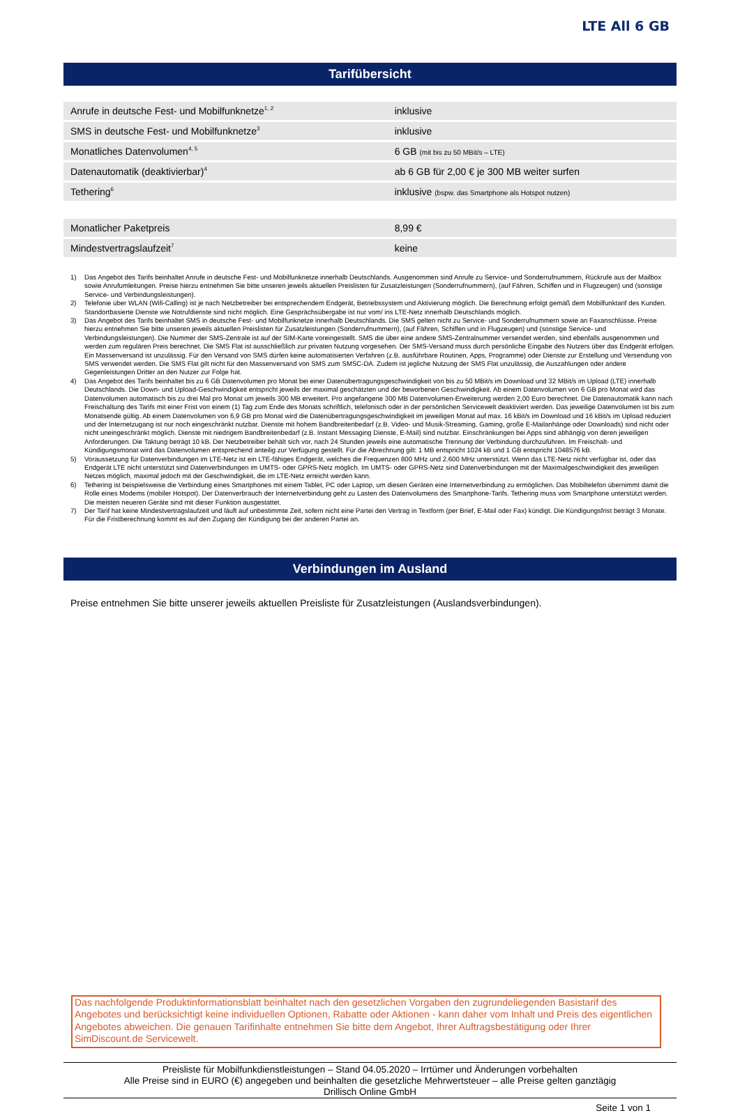LTE All 6 GB
Tarifübersicht
| Anrufe in deutsche Fest- und Mobilfunknetze<sup>1, 2</sup> | inklusive |
| SMS in deutsche Fest- und Mobilfunknetze<sup>3</sup> | inklusive |
| Monatliches Datenvolumen<sup>4, 5</sup> | 6 GB (mit bis zu 50 MBit/s – LTE) |
| Datenautomatik (deaktivierbar)<sup>4</sup> | ab 6 GB für 2,00 € je 300 MB weiter surfen |
| Tethering<sup>6</sup> | inklusive (bspw. das Smartphone als Hotspot nutzen) |
| Monatlicher Paketpreis | 8,99 € |
| Mindestvertragslaufzeit<sup>7</sup> | keine |
1) Das Angebot des Tarifs beinhaltet Anrufe in deutsche Fest- und Mobilfunknetze innerhalb Deutschlands. Ausgenommen sind Anrufe zu Service- und Sonderrufnummern, Rückrufe aus der Mailbox sowie Anrufumleitungen. Preise hierzu entnehmen Sie bitte unseren jeweils aktuellen Preislisten für Zusatzleistungen (Sonderrufnummern), (auf Fähren, Schiffen und in Flugzeugen) und (sonstige Service- und Verbindungsleistungen).
2) Telefonie über WLAN (Wifi-Calling) ist je nach Netzbetreiber bei entsprechendem Endgerät, Betriebssystem und Aktivierung möglich. Die Berechnung erfolgt gemäß dem Mobilfunktarif des Kunden. Standortbasierte Dienste wie Notrufdienste sind nicht möglich. Eine Gesprächsübergabe ist nur vom/ ins LTE-Netz innerhalb Deutschlands möglich.
3) Das Angebot des Tarifs beinhaltet SMS in deutsche Fest- und Mobilfunknetze innerhalb Deutschlands. Die SMS gelten nicht zu Service- und Sonderrufnummern sowie an Faxanschlüsse. Preise hierzu entnehmen Sie bitte unseren jeweils aktuellen Preislisten für Zusatzleistungen (Sonderrufnummern), (auf Fähren, Schiffen und in Flugzeugen) und (sonstige Service- und Verbindungsleistungen). Die Nummer der SMS-Zentrale ist auf der SIM-Karte voreingestellt. SMS die über eine andere SMS-Zentralnummer versendet werden, sind ebenfalls ausgenommen und werden zum regulären Preis berechnet. Die SMS Flat ist ausschließlich zur privaten Nutzung vorgesehen. Der SMS-Versand muss durch persönliche Eingabe des Nutzers über das Endgerät erfolgen. Ein Massenversand ist unzulässig. Für den Versand von SMS dürfen keine automatisierten Verfahren (z.B. ausführbare Routinen, Apps, Programme) oder Dienste zur Erstellung und Versendung von SMS verwendet werden. Die SMS Flat gilt nicht für den Massenversand von SMS zum SMSC-DA. Zudem ist jegliche Nutzung der SMS Flat unzulässig, die Auszahlungen oder andere Gegenleistungen Dritter an den Nutzer zur Folge hat.
4) Das Angebot des Tarifs beinhaltet bis zu 6 GB Datenvolumen pro Monat bei einer Datenübertragungsgeschwindigkeit von bis zu 50 MBit/s im Download und 32 MBit/s im Upload (LTE) innerhalb Deutschlands. Die Down- und Upload-Geschwindigkeit entspricht jeweils der maximal geschätzten und der beworbenen Geschwindigkeit. Ab einem Datenvolumen von 6 GB pro Monat wird das Datenvolumen automatisch bis zu drei Mal pro Monat um jeweils 300 MB erweitert. Pro angefangene 300 MB Datenvolumen-Erweiterung werden 2,00 Euro berechnet. Die Datenautomatik kann nach Freischaltung des Tarifs mit einer Frist von einem (1) Tag zum Ende des Monats schriftlich, telefonisch oder in der persönlichen Servicewelt deaktiviert werden. Das jeweilige Datenvolumen ist bis zum Monatsende gültig. Ab einem Datenvolumen von 6,9 GB pro Monat wird die Datenübertragungsgeschwindigkeit im jeweiligen Monat auf max. 16 kBit/s im Download und 16 kBit/s im Upload reduziert und der Internetzugang ist nur noch eingeschränkt nutzbar. Dienste mit hohem Bandbreitenbedarf (z.B. Video- und Musik-Streaming, Gaming, große E-Mailanhänge oder Downloads) sind nicht oder nicht uneingeschränkt möglich. Dienste mit niedrigem Bandbreitenbedarf (z.B. Instant Messaging Dienste, E-Mail) sind nutzbar. Einschränkungen bei Apps sind abhängig von deren jeweiligen Anforderungen. Die Taktung beträgt 10 kB. Der Netzbetreiber behält sich vor, nach 24 Stunden jeweils eine automatische Trennung der Verbindung durchzuführen. Im Freischalt- und Kündigungsmonat wird das Datenvolumen entsprechend anteilig zur Verfügung gestellt. Für die Abrechnung gilt: 1 MB entspricht 1024 kB und 1 GB entspricht 1048576 kB.
5) Voraussetzung für Datenverbindungen im LTE-Netz ist ein LTE-fähiges Endgerät, welches die Frequenzen 800 MHz und 2.600 MHz unterstützt. Wenn das LTE-Netz nicht verfügbar ist, oder das Endgerät LTE nicht unterstützt sind Datenverbindungen im UMTS- oder GPRS-Netz möglich. Im UMTS- oder GPRS-Netz sind Datenverbindungen mit der Maximalgeschwindigkeit des jeweiligen Netzes möglich, maximal jedoch mit der Geschwindigkeit, die im LTE-Netz erreicht werden kann.
6) Tethering ist beispielsweise die Verbindung eines Smartphones mit einem Tablet, PC oder Laptop, um diesen Geräten eine Internetverbindung zu ermöglichen. Das Mobiltelefon übernimmt damit die Rolle eines Modems (mobiler Hotspot). Der Datenverbrauch der Internetverbindung geht zu Lasten des Datenvolumens des Smartphone-Tarifs. Tethering muss vom Smartphone unterstützt werden. Die meisten neueren Geräte sind mit dieser Funktion ausgestattet.
7) Der Tarif hat keine Mindestvertragslaufzeit und läuft auf unbestimmte Zeit, sofern nicht eine Partei den Vertrag in Textform (per Brief, E-Mail oder Fax) kündigt. Die Kündigungsfrist beträgt 3 Monate. Für die Fristberechnung kommt es auf den Zugang der Kündigung bei der anderen Partei an.
Verbindungen im Ausland
Preise entnehmen Sie bitte unserer jeweils aktuellen Preisliste für Zusatzleistungen (Auslandsverbindungen).
Das nachfolgende Produktinformationsblatt beinhaltet nach den gesetzlichen Vorgaben den zugrundeliegenden Basistarif des Angebotes und berücksichtigt keine individuellen Optionen, Rabatte oder Aktionen - kann daher vom Inhalt und Preis des eigentlichen Angebotes abweichen. Die genauen Tarifinhalte entnehmen Sie bitte dem Angebot, Ihrer Auftragsbestätigung oder Ihrer SimDiscount.de Servicewelt.
Preisliste für Mobilfunkdienstleistungen – Stand 04.05.2020 – Irrtümer und Änderungen vorbehalten
Alle Preise sind in EURO (€) angegeben und beinhalten die gesetzliche Mehrwertsteuer – alle Preise gelten ganztägig
Drillisch Online GmbH
Seite 1 von 1